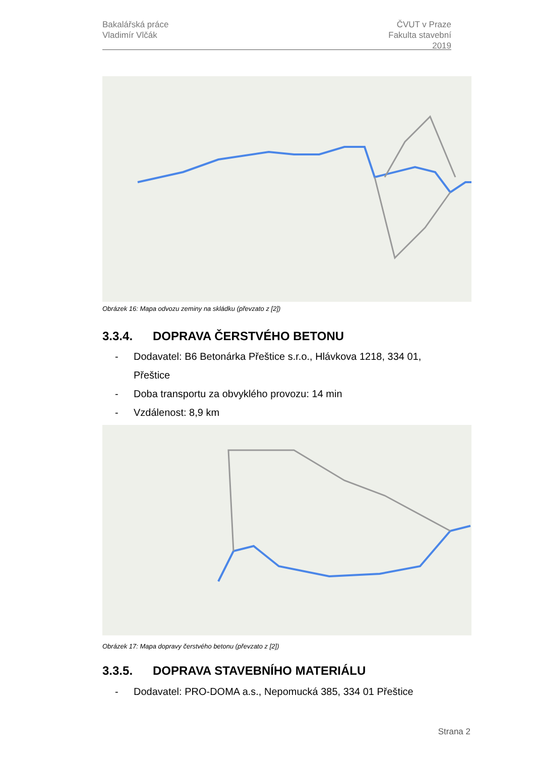Bakalářská práce
Vladimír Vlčák
ČVUT v Praze
Fakulta stavební
2019
Obrázek 16: Mapa odvozu zeminy na skládku (převzato z [2])
3.3.4. DOPRAVA ČERSTVÉHO BETONU
- Dodavatel: B6 Betonárka Přeštice s.r.o., Hlávkova 1218, 334 01,
Přeštice
- Doba transportu za obvyklého provozu: 14 min
- Vzdálenost: 8,9 km
Obrázek 17: Mapa dopravy čerstvého betonu (převzato z [2])
3.3.5. DOPRAVA STAVEBNÍHO MATERIÁLU
- Dodavatel: PRO-DOMA a.s., Nepomucká 385, 334 01 Přeštice
Strana 2